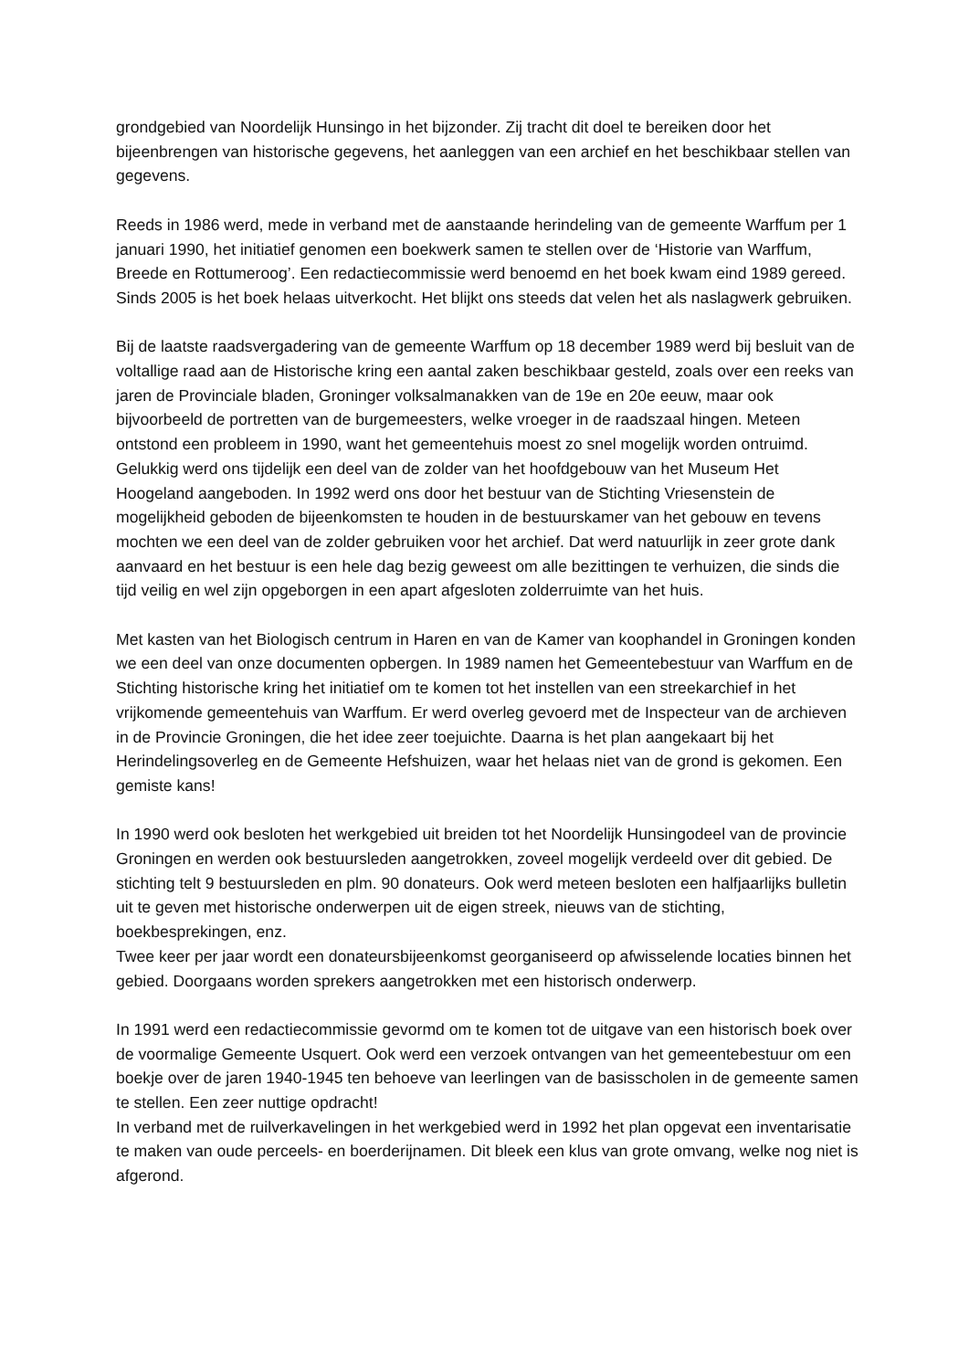grondgebied van Noordelijk Hunsingo in het bijzonder. Zij tracht dit doel te bereiken door het bijeenbrengen van historische gegevens, het aanleggen van een archief en het beschikbaar stellen van gegevens.
Reeds in 1986 werd, mede in verband met de aanstaande herindeling van de gemeente Warffum per 1 januari 1990, het initiatief genomen een boekwerk samen te stellen over de ‘Historie van Warffum, Breede en Rottumeroog’. Een redactiecommissie werd benoemd en het boek kwam eind 1989 gereed. Sinds 2005 is het boek helaas uitverkocht. Het blijkt ons steeds dat velen het als naslagwerk gebruiken.
Bij de laatste raadsvergadering van de gemeente Warffum op 18 december 1989 werd bij besluit van de voltallige raad aan de Historische kring een aantal zaken beschikbaar gesteld, zoals over een reeks van jaren de Provinciale bladen, Groninger volksalmanakken van de 19e en 20e eeuw, maar ook bijvoorbeeld de portretten van de burgemeesters, welke vroeger in de raadszaal hingen. Meteen ontstond een probleem in 1990, want het gemeentehuis moest zo snel mogelijk worden ontruimd. Gelukkig werd ons tijdelijk een deel van de zolder van het hoofdgebouw van het Museum Het Hoogeland aangeboden. In 1992 werd ons door het bestuur van de Stichting Vriesenstein de mogelijkheid geboden de bijeenkomsten te houden in de bestuurskamer van het gebouw en tevens mochten we een deel van de zolder gebruiken voor het archief. Dat werd natuurlijk in zeer grote dank aanvaard en het bestuur is een hele dag bezig geweest om alle bezittingen te verhuizen, die sinds die tijd veilig en wel zijn opgeborgen in een apart afgesloten zolderruimte van het huis.
Met kasten van het Biologisch centrum in Haren en van de Kamer van koophandel in Groningen konden we een deel van onze documenten opbergen. In 1989 namen het Gemeentebestuur van Warffum en de Stichting historische kring het initiatief om te komen tot het instellen van een streekarchief in het vrijkomende gemeentehuis van Warffum. Er werd overleg gevoerd met de Inspecteur van de archieven in de Provincie Groningen, die het idee zeer toejuichte. Daarna is het plan aangekaart bij het Herindelingsoverleg en de Gemeente Hefshuizen, waar het helaas niet van de grond is gekomen. Een gemiste kans!
In 1990 werd ook besloten het werkgebied uit breiden tot het Noordelijk Hunsingodeel van de provincie Groningen en werden ook bestuursleden aangetrokken, zoveel mogelijk verdeeld over dit gebied. De stichting telt 9 bestuursleden en plm. 90 donateurs. Ook werd meteen besloten een halfjaarlijks bulletin uit te geven met historische onderwerpen uit de eigen streek, nieuws van de stichting, boekbesprekingen, enz.
Twee keer per jaar wordt een donateursbijeenkomst georganiseerd op afwisselende locaties binnen het gebied. Doorgaans worden sprekers aangetrokken met een historisch onderwerp.
In 1991 werd een redactiecommissie gevormd om te komen tot de uitgave van een historisch boek over de voormalige Gemeente Usquert. Ook werd een verzoek ontvangen van het gemeentebestuur om een boekje over de jaren 1940-1945 ten behoeve van leerlingen van de basisscholen in de gemeente samen te stellen. Een zeer nuttige opdracht!
In verband met de ruilverkavelingen in het werkgebied werd in 1992 het plan opgevat een inventarisatie te maken van oude perceels- en boerderijnamen. Dit bleek een klus van grote omvang, welke nog niet is afgerond.